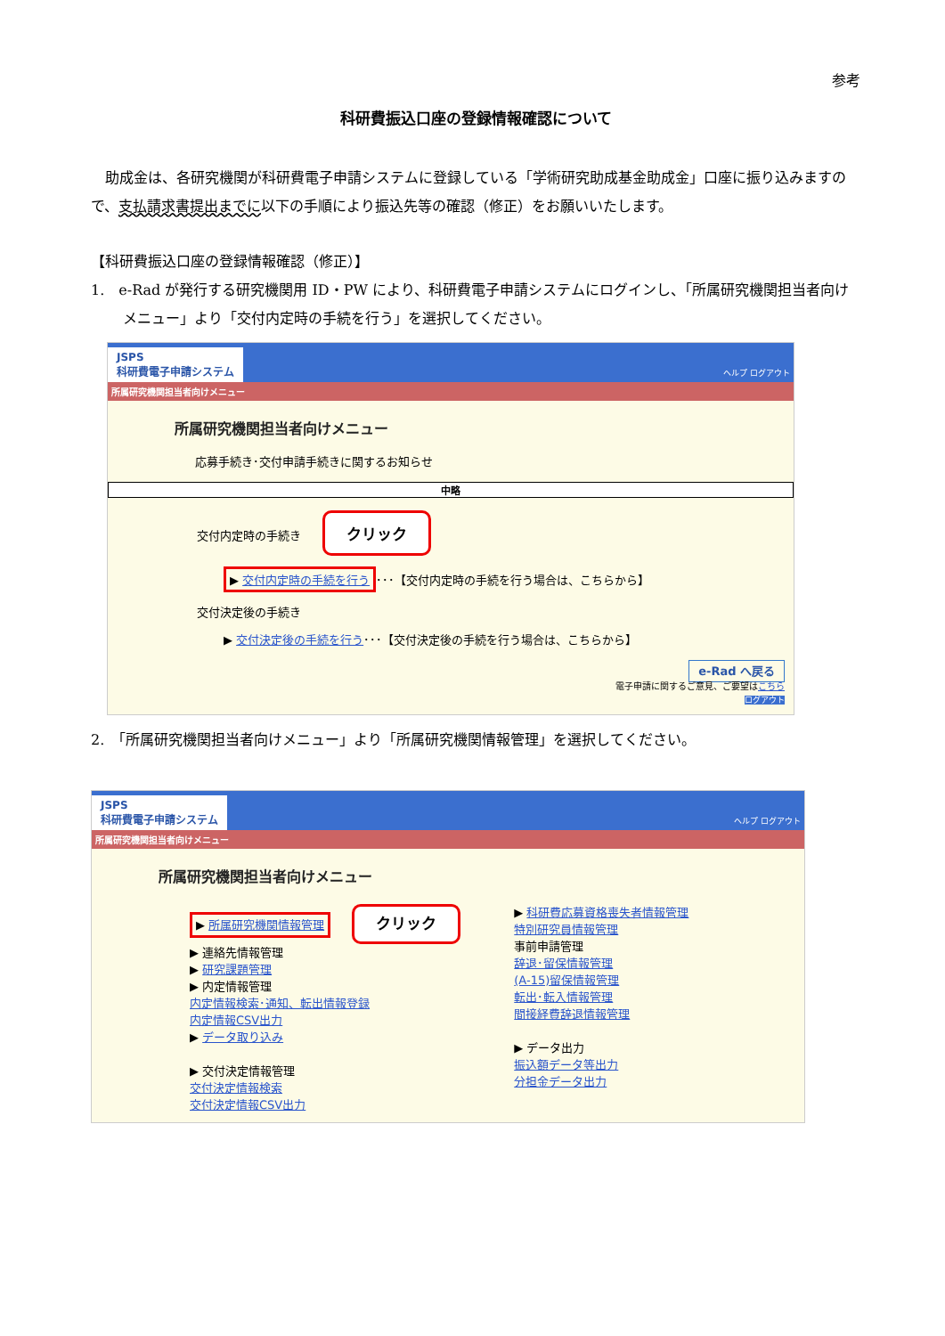参考
科研費振込口座の登録情報確認について
　助成金は、各研究機関が科研費電子申請システムに登録している「学術研究助成基金助成金」口座に振り込みますので、支払請求書提出までに以下の手順により振込先等の確認（修正）をお願いいたします。
【科研費振込口座の登録情報確認（修正）】
1.　e-Rad が発行する研究機関用 ID・PW により、科研費電子申請システムにログインし、「所属研究機関担当者向けメニュー」より「交付内定時の手続を行う」を選択してください。
JSPS
科研費電子申請システム
ヘルプ ログアウト
所属研究機関担当者向けメニュー
所属研究機関担当者向けメニュー
応募手続き･交付申請手続きに関するお知らせ
中略
交付内定時の手続き クリック
▶ 交付内定時の手続を行う ･･･【交付内定時の手続を行う場合は、こちらから】
交付決定後の手続き
▶ 交付決定後の手続を行う･･･【交付決定後の手続を行う場合は、こちらから】
e-Rad へ戻る
電子申請に関するご意見、ご要望はこちら
ログアウト
2.　「所属研究機関担当者向けメニュー」より「所属研究機関情報管理」を選択してください。
JSPS
科研費電子申請システム
ヘルプ ログアウト
所属研究機関担当者向けメニュー
所属研究機関担当者向けメニュー
▶ 所属研究機関情報管理 クリック
▶ 連絡先情報管理
▶ 研究課題管理
▶ 内定情報管理
内定情報検索･通知、転出情報登録
内定情報CSV出力
▶ データ取り込み
▶ 交付決定情報管理
交付決定情報検索
交付決定情報CSV出力
▶ 科研費応募資格喪失者情報管理
特別研究員情報管理
事前申請管理
辞退･留保情報管理
(A-15)留保情報管理
転出･転入情報管理
間接経費辞退情報管理
▶ データ出力
振込額データ等出力
分担金データ出力